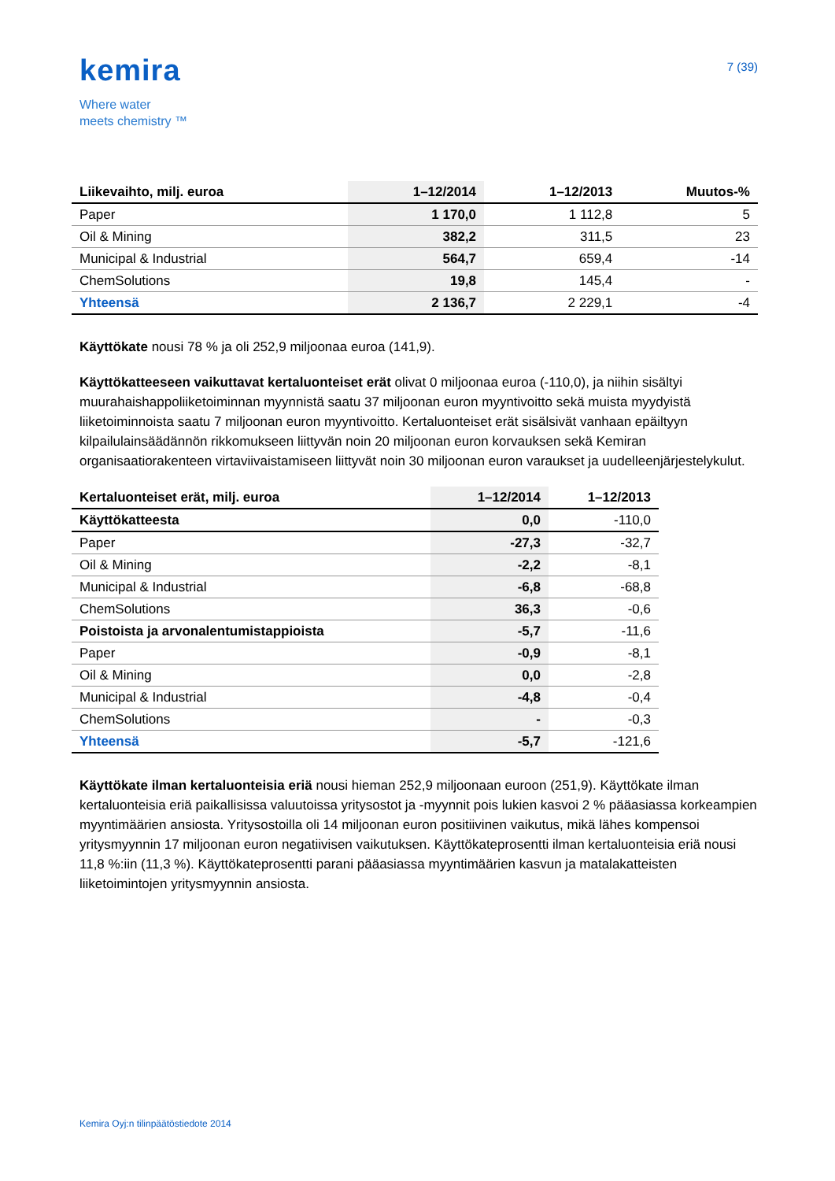kemira
Where water
meets chemistry ™
7 (39)
| Liikevaihto, milj. euroa | 1–12/2014 | 1–12/2013 | Muutos-% |
| --- | --- | --- | --- |
| Paper | 1 170,0 | 1 112,8 | 5 |
| Oil & Mining | 382,2 | 311,5 | 23 |
| Municipal & Industrial | 564,7 | 659,4 | -14 |
| ChemSolutions | 19,8 | 145,4 | - |
| Yhteensä | 2 136,7 | 2 229,1 | -4 |
Käyttökate nousi 78 % ja oli 252,9 miljoonaa euroa (141,9).
Käyttökatteeseen vaikuttavat kertaluonteiset erät olivat 0 miljoonaa euroa (-110,0), ja niihin sisältyi muurahaishappoliiketoiminnan myynnistä saatu 37 miljoonan euron myyntivoitto sekä muista myydyistä liiketoiminnoista saatu 7 miljoonan euron myyntivoitto. Kertaluonteiset erät sisälsivät vanhaan epäiltyyn kilpailulainsäädännön rikkomukseen liittyvän noin 20 miljoonan euron korvauksen sekä Kemiran organisaatiorakenteen virtaviivaistamiseen liittyvät noin 30 miljoonan euron varaukset ja uudelleenjärjestelykulut.
| Kertaluonteiset erät, milj. euroa | 1–12/2014 | 1–12/2013 |
| --- | --- | --- |
| Käyttökatteesta | 0,0 | -110,0 |
| Paper | -27,3 | -32,7 |
| Oil & Mining | -2,2 | -8,1 |
| Municipal & Industrial | -6,8 | -68,8 |
| ChemSolutions | 36,3 | -0,6 |
| Poistoista ja arvonalentumistappioista | -5,7 | -11,6 |
| Paper | -0,9 | -8,1 |
| Oil & Mining | 0,0 | -2,8 |
| Municipal & Industrial | -4,8 | -0,4 |
| ChemSolutions | - | -0,3 |
| Yhteensä | -5,7 | -121,6 |
Käyttökate ilman kertaluonteisia eriä nousi hieman 252,9 miljoonaan euroon (251,9). Käyttökate ilman kertaluonteisia eriä paikallisissa valuutoissa yritysostot ja -myynnit pois lukien kasvoi 2 % pääasiassa korkeampien myyntimäärien ansiosta. Yritysostoilla oli 14 miljoonan euron positiivinen vaikutus, mikä lähes kompensoi yritysmyynnin 17 miljoonan euron negatiivisen vaikutuksen. Käyttökateprosentti ilman kertaluonteisia eriä nousi 11,8 %:iin (11,3 %). Käyttökateprosentti parani pääasiassa myyntimäärien kasvun ja matalakatteisten liiketoimintojen yritysmyynnin ansiosta.
Kemira Oyj:n tilinpäätöstiedote 2014